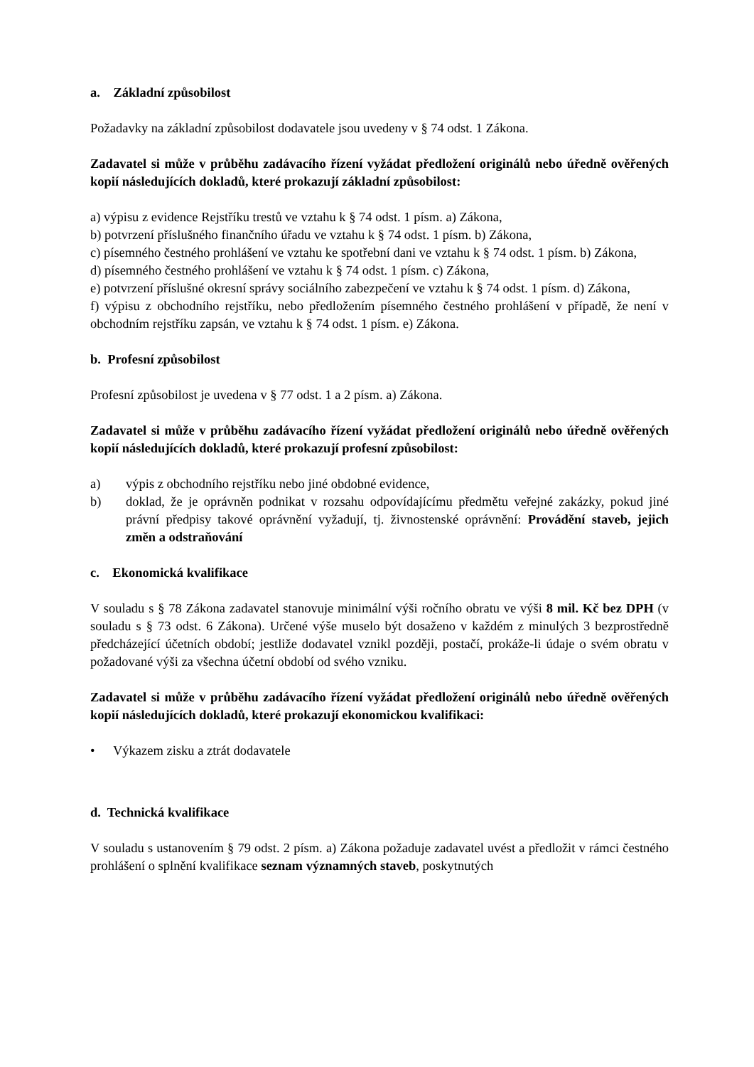a. Základní způsobilost
Požadavky na základní způsobilost dodavatele jsou uvedeny v § 74 odst. 1 Zákona.
Zadavatel si může v průběhu zadávacího řízení vyžádat předložení originálů nebo úředně ověřených kopií následujících dokladů, které prokazují základní způsobilost:
a) výpisu z evidence Rejstříku trestů ve vztahu k § 74 odst. 1 písm. a) Zákona,
b) potvrzení příslušného finančního úřadu ve vztahu k § 74 odst. 1 písm. b) Zákona,
c) písemného čestného prohlášení ve vztahu ke spotřební dani ve vztahu k § 74 odst. 1 písm. b) Zákona,
d) písemného čestného prohlášení ve vztahu k § 74 odst. 1 písm. c) Zákona,
e) potvrzení příslušné okresní správy sociálního zabezpečení ve vztahu k § 74 odst. 1 písm. d) Zákona,
f) výpisu z obchodního rejstříku, nebo předložením písemného čestného prohlášení v případě, že není v obchodním rejstříku zapsán, ve vztahu k § 74 odst. 1 písm. e) Zákona.
b. Profesní způsobilost
Profesní způsobilost je uvedena v § 77 odst. 1 a 2 písm. a) Zákona.
Zadavatel si může v průběhu zadávacího řízení vyžádat předložení originálů nebo úředně ověřených kopií následujících dokladů, které prokazují profesní způsobilost:
a) výpis z obchodního rejstříku nebo jiné obdobné evidence,
b) doklad, že je oprávněn podnikat v rozsahu odpovídajícímu předmětu veřejné zakázky, pokud jiné právní předpisy takové oprávnění vyžadují, tj. živnostenské oprávnění: Provádění staveb, jejich změn a odstraňování
c. Ekonomická kvalifikace
V souladu s § 78 Zákona zadavatel stanovuje minimální výši ročního obratu ve výši 8 mil. Kč bez DPH (v souladu s § 73 odst. 6 Zákona). Určené výše muselo být dosaženo v každém z minulých 3 bezprostředně předcházející účetních období; jestliže dodavatel vznikl později, postačí, prokáže-li údaje o svém obratu v požadované výši za všechna účetní období od svého vzniku.
Zadavatel si může v průběhu zadávacího řízení vyžádat předložení originálů nebo úředně ověřených kopií následujících dokladů, které prokazují ekonomickou kvalifikaci:
• Výkazem zisku a ztrát dodavatele
d. Technická kvalifikace
V souladu s ustanovením § 79 odst. 2 písm. a) Zákona požaduje zadavatel uvést a předložit v rámci čestného prohlášení o splnění kvalifikace seznam významných staveb, poskytnutých